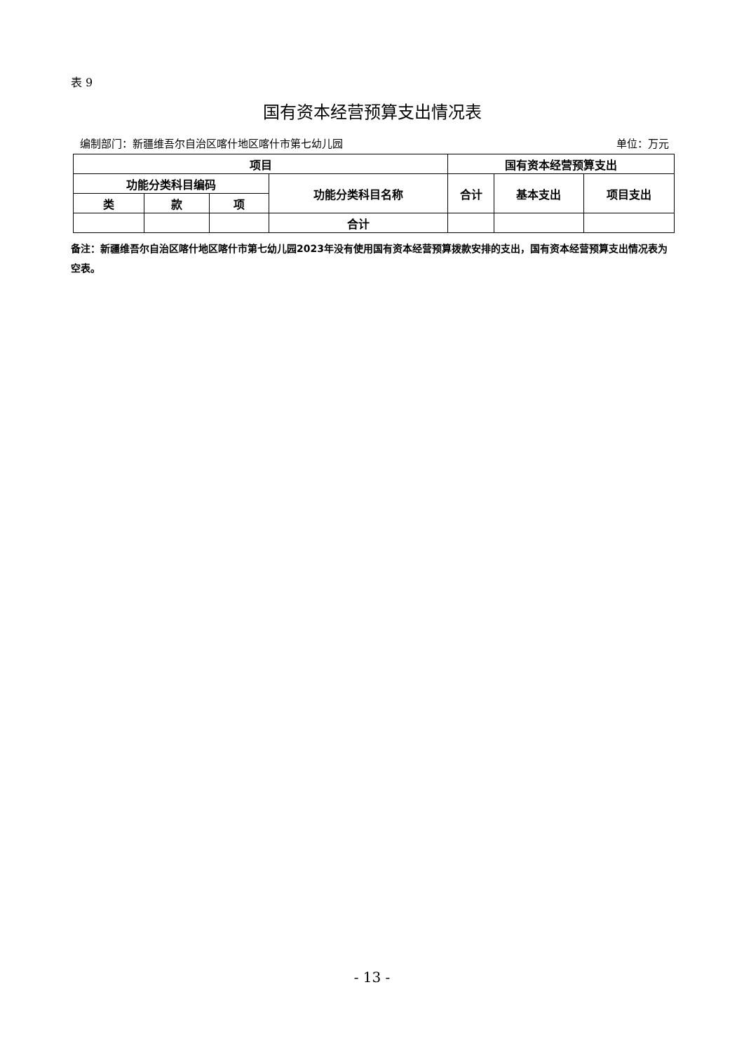表 9
国有资本经营预算支出情况表
编制部门：新疆维吾尔自治区喀什地区喀什市第七幼儿园 单位：万元
| 项目 | | | | 国有资本经营预算支出 | | |
| --- | --- | --- | --- | --- | --- | --- |
| 功能分类科目编码 | | | 功能分类科目名称 | 合计 | 基本支出 | 项目支出 |
| 类 | 款 | 项 | | | | |
| | | | 合计 | | | |
备注：新疆维吾尔自治区喀什地区喀什市第七幼儿园2023年没有使用国有资本经营预算拨款安排的支出，国有资本经营预算支出情况表为空表。
- 13 -